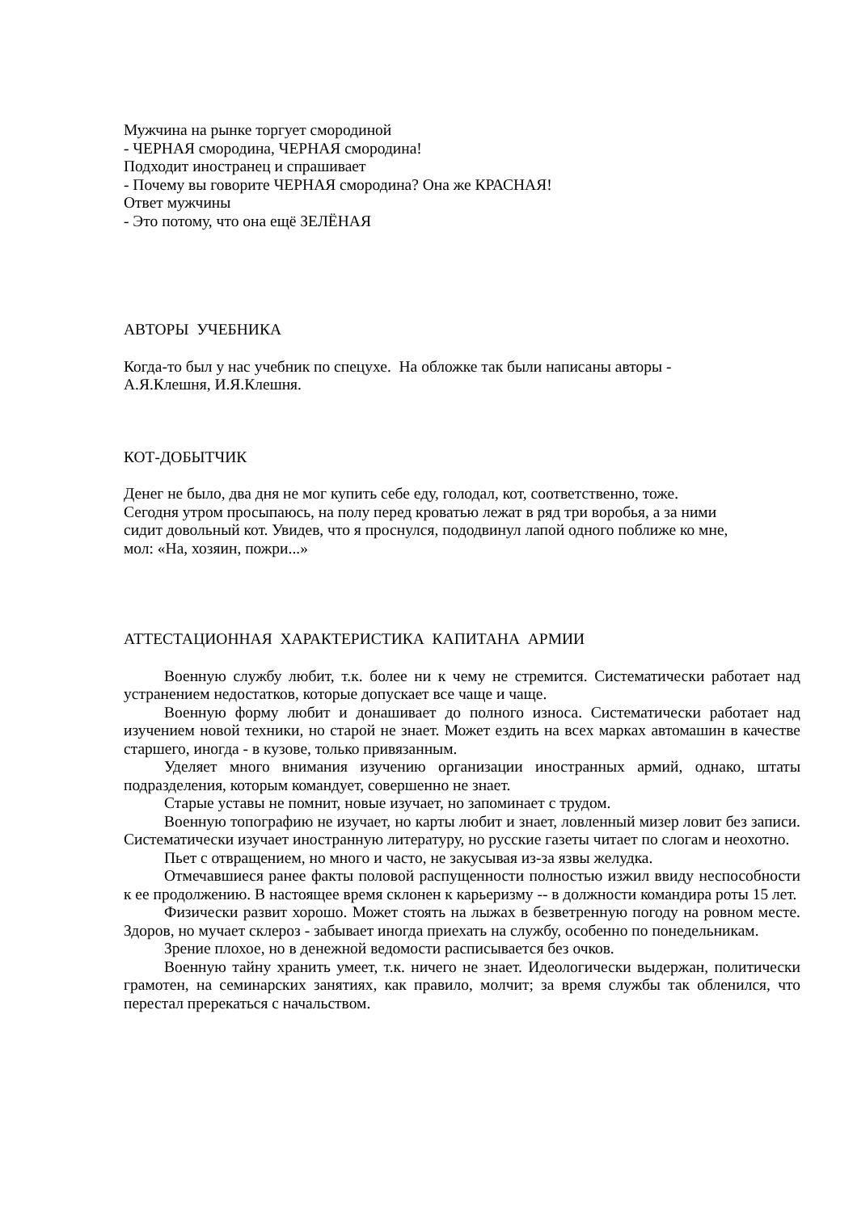Мужчина на рынке торгует смородиной
- ЧЕРНАЯ смородина, ЧЕРНАЯ смородина!
Подходит иностранец и спрашивает
- Почему вы говорите ЧЕРНАЯ смородина? Она же КРАСНАЯ!
Ответ мужчины
- Это потому, что она ещё ЗЕЛЁНАЯ
АВТОРЫ УЧЕБНИКА
Когда-то был у нас учебник по спецухе. На обложке так были написаны авторы -
А.Я.Клешня, И.Я.Клешня.
КОТ-ДОБЫТЧИК
Денег не было, два дня не мог купить себе еду, голодал, кот, соответственно, тоже.
Сегодня утром просыпаюсь, на полу перед кроватью лежат в ряд три воробья, а за ними
сидит довольный кот. Увидев, что я проснулся, пододвинул лапой одного поближе ко мне,
мол: «На, хозяин, пожри...»
АТТЕСТАЦИОННАЯ ХАРАКТЕРИСТИКА КАПИТАНА АРМИИ
Военную службу любит, т.к. более ни к чему не стремится. Систематически работает над устранением недостатков, которые допускает все чаще и чаще.
Военную форму любит и донашивает до полного износа. Систематически работает над изучением новой техники, но старой не знает. Может ездить на всех марках автомашин в качестве старшего, иногда - в кузове, только привязанным.
Уделяет много внимания изучению организации иностранных армий, однако, штаты подразделения, которым командует, совершенно не знает.
Старые уставы не помнит, новые изучает, но запоминает с трудом.
Военную топографию не изучает, но карты любит и знает, ловленный мизер ловит без записи. Систематически изучает иностранную литературу, но русские газеты читает по слогам и неохотно.
Пьет с отвращением, но много и часто, не закусывая из-за язвы желудка.
Отмечавшиеся ранее факты половой распущенности полностью изжил ввиду неспособности к ее продолжению. В настоящее время склонен к карьеризму -- в должности командира роты 15 лет.
Физически развит хорошо. Может стоять на лыжах в безветренную погоду на ровном месте. Здоров, но мучает склероз - забывает иногда приехать на службу, особенно по понедельникам.
Зрение плохое, но в денежной ведомости расписывается без очков.
Военную тайну хранить умеет, т.к. ничего не знает. Идеологически выдержан, политически грамотен, на семинарских занятиях, как правило, молчит; за время службы так обленился, что перестал пререкаться с начальством.